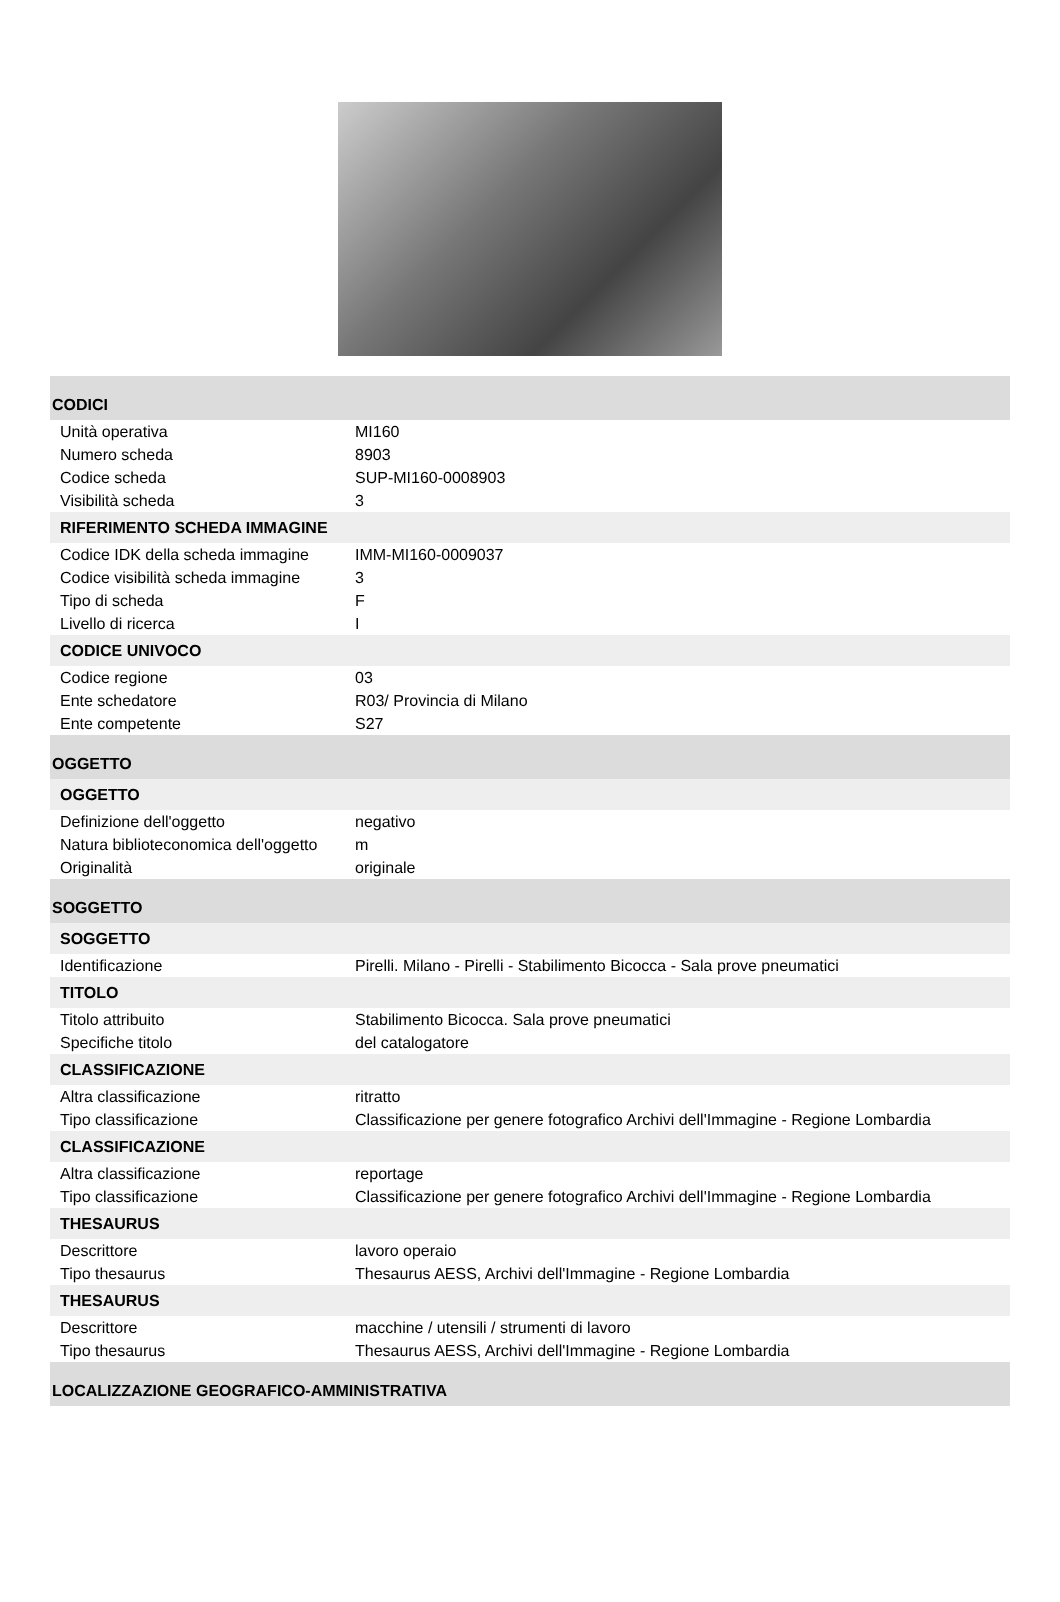| CODICI | |
| Unità operativa | MI160 |
| Numero scheda | 8903 |
| Codice scheda | SUP-MI160-0008903 |
| Visibilità scheda | 3 |
| RIFERIMENTO SCHEDA IMMAGINE | |
| Codice IDK della scheda immagine | IMM-MI160-0009037 |
| Codice visibilità scheda immagine | 3 |
| Tipo di scheda | F |
| Livello di ricerca | I |
| CODICE UNIVOCO | |
| Codice regione | 03 |
| Ente schedatore | R03/ Provincia di Milano |
| Ente competente | S27 |
| OGGETTO | |
| OGGETTO | |
| Definizione dell'oggetto | negativo |
| Natura biblioteconomica dell'oggetto | m |
| Originalità | originale |
| SOGGETTO | |
| SOGGETTO | |
| Identificazione | Pirelli. Milano - Pirelli - Stabilimento Bicocca - Sala prove pneumatici |
| TITOLO | |
| Titolo attribuito | Stabilimento Bicocca. Sala prove pneumatici |
| Specifiche titolo | del catalogatore |
| CLASSIFICAZIONE | |
| Altra classificazione | ritratto |
| Tipo classificazione | Classificazione per genere fotografico Archivi dell'Immagine - Regione Lombardia |
| CLASSIFICAZIONE | |
| Altra classificazione | reportage |
| Tipo classificazione | Classificazione per genere fotografico Archivi dell'Immagine - Regione Lombardia |
| THESAURUS | |
| Descrittore | lavoro operaio |
| Tipo thesaurus | Thesaurus AESS, Archivi dell'Immagine - Regione Lombardia |
| THESAURUS | |
| Descrittore | macchine / utensili / strumenti di lavoro |
| Tipo thesaurus | Thesaurus AESS, Archivi dell'Immagine - Regione Lombardia |
| LOCALIZZAZIONE GEOGRAFICO-AMMINISTRATIVA | |